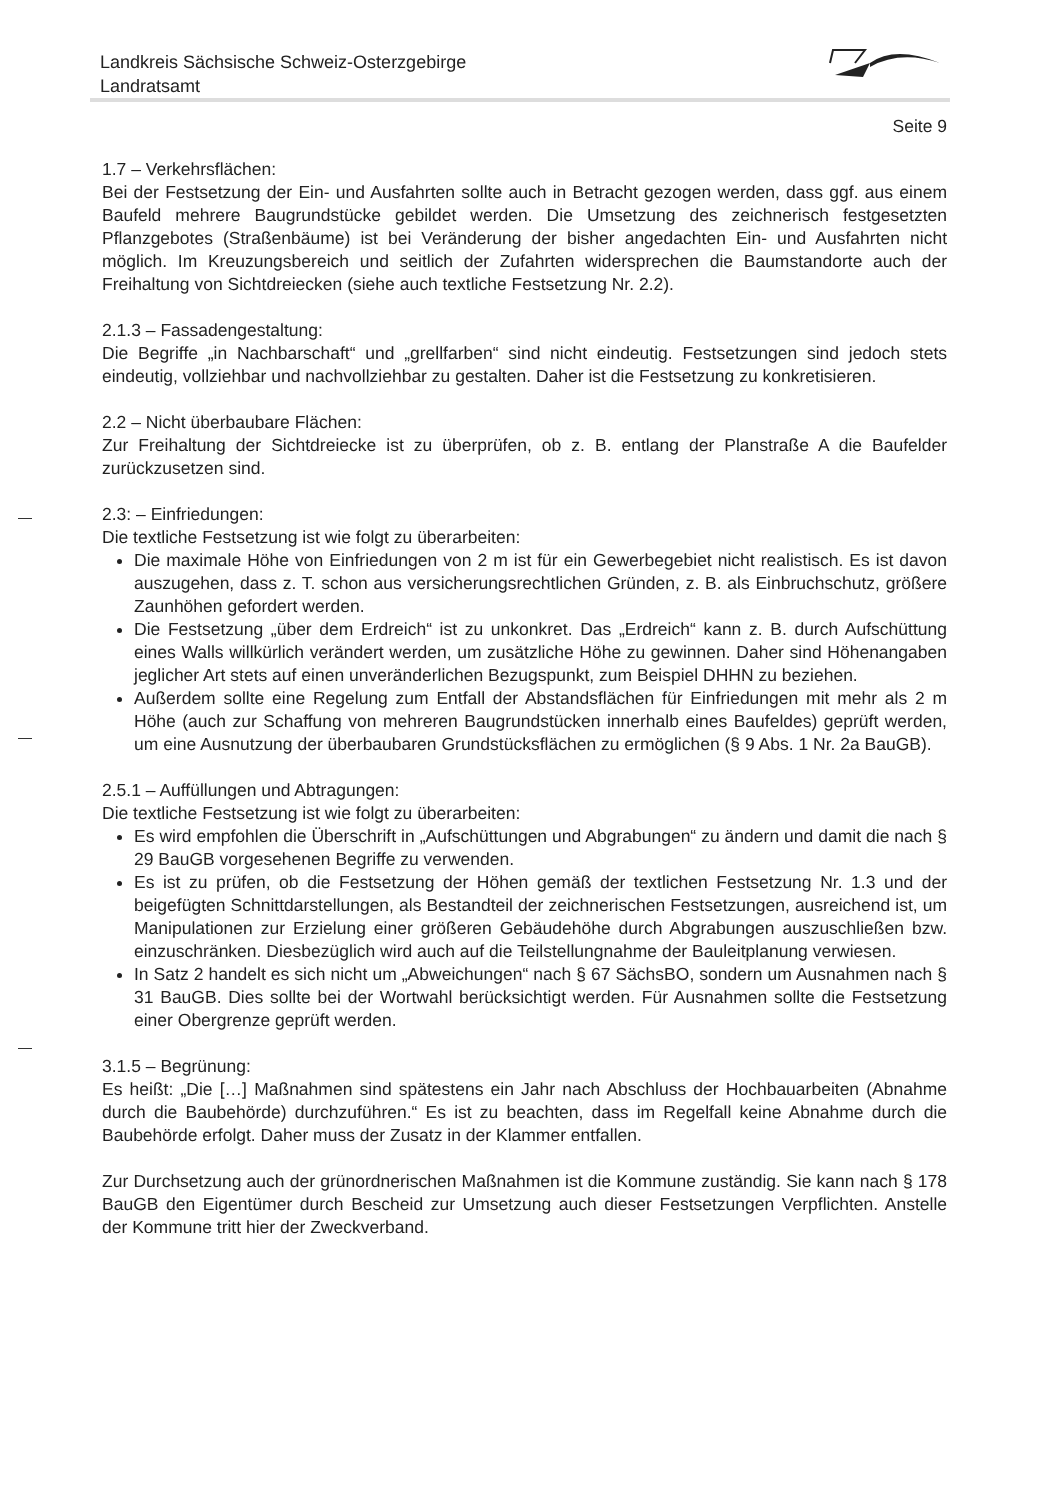Landkreis Sächsische Schweiz-Osterzgebirge
Landratsamt
Seite 9
1.7 – Verkehrsflächen:
Bei der Festsetzung der Ein- und Ausfahrten sollte auch in Betracht gezogen werden, dass ggf. aus einem Baufeld mehrere Baugrundstücke gebildet werden. Die Umsetzung des zeichnerisch festgesetzten Pflanzgebotes (Straßenbäume) ist bei Veränderung der bisher angedachten Ein- und Ausfahrten nicht möglich. Im Kreuzungsbereich und seitlich der Zufahrten widersprechen die Baumstandorte auch der Freihaltung von Sichtdreiecken (siehe auch textliche Festsetzung Nr. 2.2).
2.1.3 – Fassadengestaltung:
Die Begriffe „in Nachbarschaft“ und „grellfarben“ sind nicht eindeutig. Festsetzungen sind jedoch stets eindeutig, vollziehbar und nachvollziehbar zu gestalten. Daher ist die Festsetzung zu konkretisieren.
2.2 – Nicht überbaubare Flächen:
Zur Freihaltung der Sichtdreiecke ist zu überprüfen, ob z. B. entlang der Planstraße A die Baufelder zurückzusetzen sind.
2.3: – Einfriedungen:
Die textliche Festsetzung ist wie folgt zu überarbeiten:
Die maximale Höhe von Einfriedungen von 2 m ist für ein Gewerbegebiet nicht realistisch. Es ist davon auszugehen, dass z. T. schon aus versicherungsrechtlichen Gründen, z. B. als Einbruchschutz, größere Zaunhöhen gefordert werden.
Die Festsetzung „über dem Erdreich“ ist zu unkonkret. Das „Erdreich“ kann z. B. durch Aufschüttung eines Walls willkürlich verändert werden, um zusätzliche Höhe zu gewinnen. Daher sind Höhenangaben jeglicher Art stets auf einen unveränderlichen Bezugspunkt, zum Beispiel DHHN zu beziehen.
Außerdem sollte eine Regelung zum Entfall der Abstandsflächen für Einfriedungen mit mehr als 2 m Höhe (auch zur Schaffung von mehreren Baugrundstücken innerhalb eines Baufeldes) geprüft werden, um eine Ausnutzung der überbaubaren Grundstücksflächen zu ermöglichen (§ 9 Abs. 1 Nr. 2a BauGB).
2.5.1 – Auffüllungen und Abtragungen:
Die textliche Festsetzung ist wie folgt zu überarbeiten:
Es wird empfohlen die Überschrift in „Aufschüttungen und Abgrabungen“ zu ändern und damit die nach § 29 BauGB vorgesehenen Begriffe zu verwenden.
Es ist zu prüfen, ob die Festsetzung der Höhen gemäß der textlichen Festsetzung Nr. 1.3 und der beigefügten Schnittdarstellungen, als Bestandteil der zeichnerischen Festsetzungen, ausreichend ist, um Manipulationen zur Erzielung einer größeren Gebäudehöhe durch Abgrabungen auszuschließen bzw. einzuschränken. Diesbezüglich wird auch auf die Teilstellungnahme der Bauleitplanung verwiesen.
In Satz 2 handelt es sich nicht um „Abweichungen“ nach § 67 SächsBO, sondern um Ausnahmen nach § 31 BauGB. Dies sollte bei der Wortwahl berücksichtigt werden. Für Ausnahmen sollte die Festsetzung einer Obergrenze geprüft werden.
3.1.5 – Begrünung:
Es heißt: „Die […] Maßnahmen sind spätestens ein Jahr nach Abschluss der Hochbauarbeiten (Abnahme durch die Baubehörde) durchzuführen.“ Es ist zu beachten, dass im Regelfall keine Abnahme durch die Baubehörde erfolgt. Daher muss der Zusatz in der Klammer entfallen.
Zur Durchsetzung auch der grünordnerischen Maßnahmen ist die Kommune zuständig. Sie kann nach § 178 BauGB den Eigentümer durch Bescheid zur Umsetzung auch dieser Festsetzungen Verpflichten. Anstelle der Kommune tritt hier der Zweckverband.